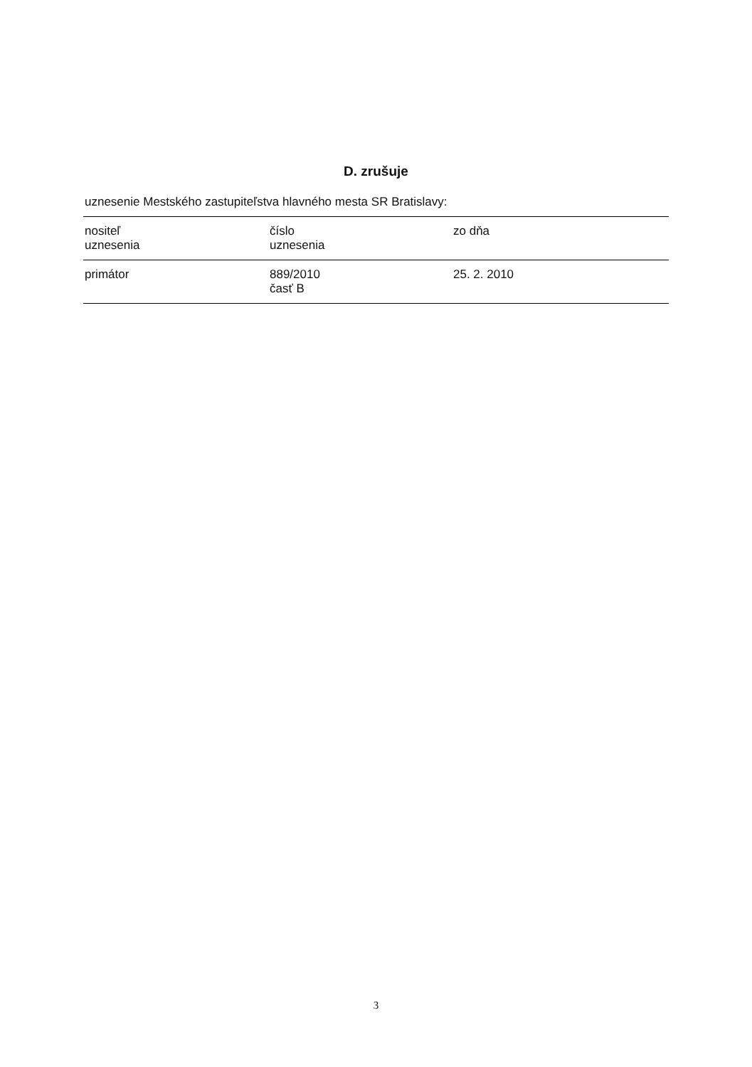D. zrušuje
uznesenie Mestského zastupiteľstva hlavného mesta SR Bratislavy:
| nositeľ uznesenia | číslo uznesenia | zo dňa |
| --- | --- | --- |
| primátor | 889/2010 časť B | 25. 2. 2010 |
3